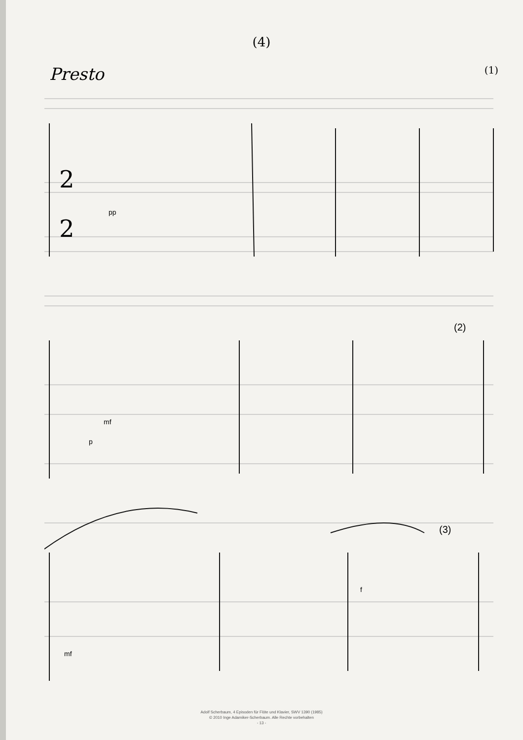(4)
Presto (1)
2
2
pp
mf
p
(2)
f
(3)
mf
Adolf Scherbaum, 4 Episoden für Flöte und Klavier, SWV 1390 (1985)
© 2010 Inge Adamiker-Scherbaum. Alle Rechte vorbehalten
- 13 -